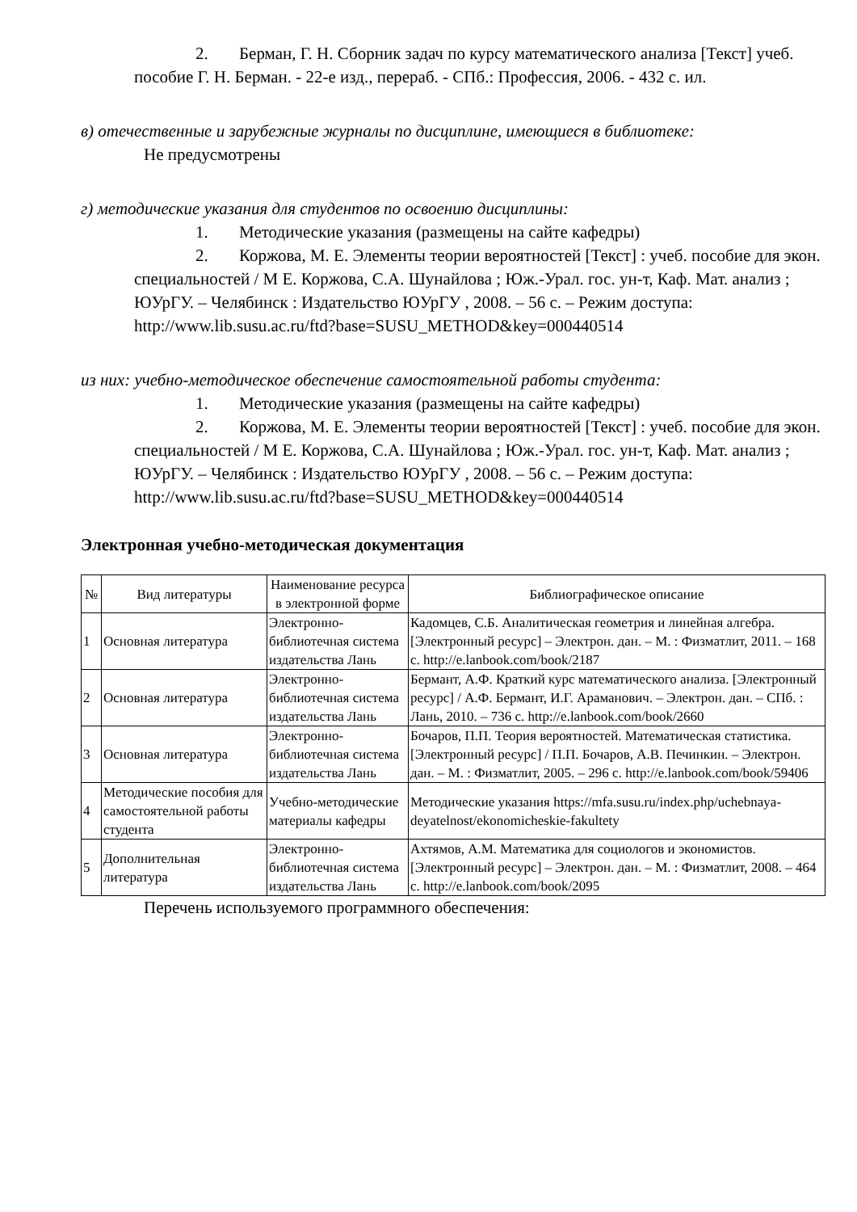2. Берман, Г. Н. Сборник задач по курсу математического анализа [Текст] учеб. пособие Г. Н. Берман. - 22-е изд., перераб. - СПб.: Профессия, 2006. - 432 с. ил.
в) отечественные и зарубежные журналы по дисциплине, имеющиеся в библиотеке:
Не предусмотрены
г) методические указания для студентов по освоению дисциплины:
1. Методические указания (размещены на сайте кафедры)
2. Коржова, М. Е. Элементы теории вероятностей [Текст] : учеб. пособие для экон. специальностей / М Е. Коржова, С.А. Шунайлова ; Юж.-Урал. гос. ун-т, Каф. Мат. анализ ; ЮУрГУ. – Челябинск : Издательство ЮУрГУ , 2008. – 56 с. – Режим доступа: http://www.lib.susu.ac.ru/ftd?base=SUSU_METHOD&key=000440514
из них: учебно-методическое обеспечение самостоятельной работы студента:
1. Методические указания (размещены на сайте кафедры)
2. Коржова, М. Е. Элементы теории вероятностей [Текст] : учеб. пособие для экон. специальностей / М Е. Коржова, С.А. Шунайлова ; Юж.-Урал. гос. ун-т, Каф. Мат. анализ ; ЮУрГУ. – Челябинск : Издательство ЮУрГУ , 2008. – 56 с. – Режим доступа: http://www.lib.susu.ac.ru/ftd?base=SUSU_METHOD&key=000440514
Электронная учебно-методическая документация
| № | Вид литературы | Наименование ресурса в электронной форме | Библиографическое описание |
| --- | --- | --- | --- |
| 1 | Основная литература | Электронно-библиотечная система издательства Лань | Кадомцев, С.Б. Аналитическая геометрия и линейная алгебра. [Электронный ресурс] – Электрон. дан. – М. : Физматлит, 2011. – 168 с. http://e.lanbook.com/book/2187 |
| 2 | Основная литература | Электронно-библиотечная система издательства Лань | Бермант, А.Ф. Краткий курс математического анализа. [Электронный ресурс] / А.Ф. Бермант, И.Г. Араманович. – Электрон. дан. – СПб. : Лань, 2010. – 736 с. http://e.lanbook.com/book/2660 |
| 3 | Основная литература | Электронно-библиотечная система издательства Лань | Бочаров, П.П. Теория вероятностей. Математическая статистика. [Электронный ресурс] / П.П. Бочаров, А.В. Печинкин. – Электрон. дан. – М. : Физматлит, 2005. – 296 с. http://e.lanbook.com/book/59406 |
| 4 | Методические пособия для самостоятельной работы студента | Учебно-методические материалы кафедры | Методические указания https://mfa.susu.ru/index.php/uchebnaya-deyatelnost/ekonomicheskie-fakultety |
| 5 | Дополнительная литература | Электронно-библиотечная система издательства Лань | Ахтямов, А.М. Математика для социологов и экономистов. [Электронный ресурс] – Электрон. дан. – М. : Физматлит, 2008. – 464 с. http://e.lanbook.com/book/2095 |
Перечень используемого программного обеспечения: